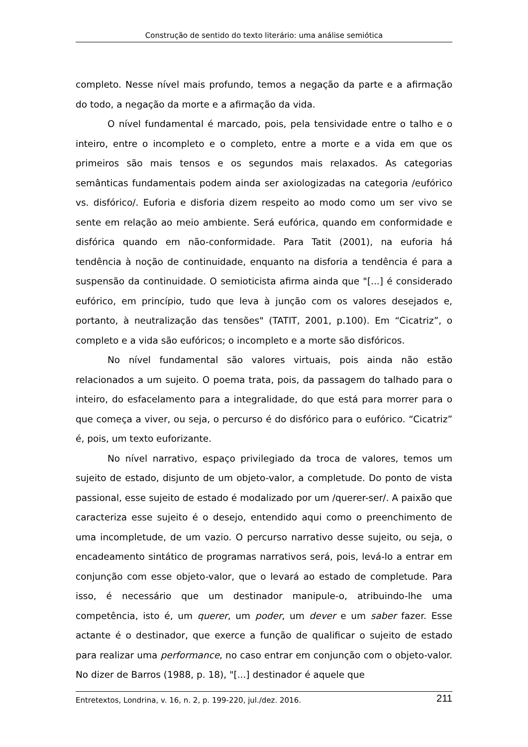Construção de sentido do texto literário: uma análise semiótica
completo. Nesse nível mais profundo, temos a negação da parte e a afirmação do todo, a negação da morte e a afirmação da vida.
O nível fundamental é marcado, pois, pela tensividade entre o talho e o inteiro, entre o incompleto e o completo, entre a morte e a vida em que os primeiros são mais tensos e os segundos mais relaxados. As categorias semânticas fundamentais podem ainda ser axiologizadas na categoria /eufórico vs. disfórico/. Euforia e disforia dizem respeito ao modo como um ser vivo se sente em relação ao meio ambiente. Será eufórica, quando em conformidade e disfórica quando em não-conformidade. Para Tatit (2001), na euforia há tendência à noção de continuidade, enquanto na disforia a tendência é para a suspensão da continuidade. O semioticista afirma ainda que "[...] é considerado eufórico, em princípio, tudo que leva à junção com os valores desejados e, portanto, à neutralização das tensões" (TATIT, 2001, p.100). Em “Cicatriz”, o completo e a vida são eufóricos; o incompleto e a morte são disfóricos.
No nível fundamental são valores virtuais, pois ainda não estão relacionados a um sujeito. O poema trata, pois, da passagem do talhado para o inteiro, do esfacelamento para a integralidade, do que está para morrer para o que começa a viver, ou seja, o percurso é do disfórico para o eufórico. “Cicatriz” é, pois, um texto euforizante.
No nível narrativo, espaço privilegiado da troca de valores, temos um sujeito de estado, disjunto de um objeto-valor, a completude. Do ponto de vista passional, esse sujeito de estado é modalizado por um /querer-ser/. A paixão que caracteriza esse sujeito é o desejo, entendido aqui como o preenchimento de uma incompletude, de um vazio. O percurso narrativo desse sujeito, ou seja, o encadeamento sintático de programas narrativos será, pois, levá-lo a entrar em conjunção com esse objeto-valor, que o levará ao estado de completude. Para isso, é necessário que um destinador manipule-o, atribuindo-lhe uma competência, isto é, um querer, um poder, um dever e um saber fazer. Esse actante é o destinador, que exerce a função de qualificar o sujeito de estado para realizar uma performance, no caso entrar em conjunção com o objeto-valor. No dizer de Barros (1988, p. 18), "[...] destinador é aquele que
Entretextos, Londrina, v. 16, n. 2, p. 199-220, jul./dez. 2016. 211